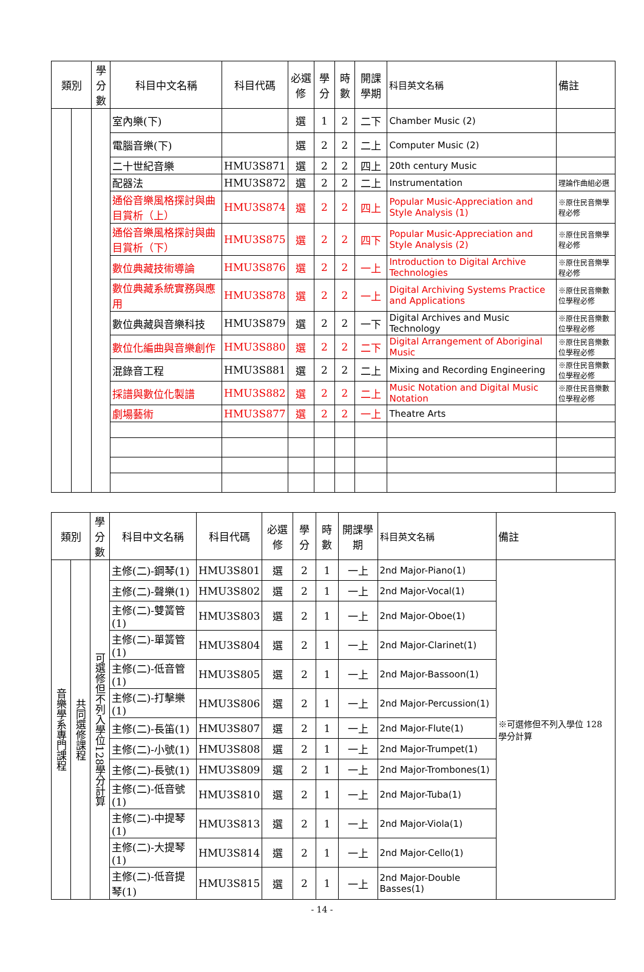| 類別 | | 學分數 | 科目中文名稱 | 科目代碼 | 必選修 | 學分 | 時數 | 開課學期 | 科目英文名稱 | 備註 |
| --- | --- | --- | --- | --- | --- | --- | --- | --- | --- | --- |
| | | | 室內樂(下) | | 選 | 1 | 2 | 二下 | Chamber Music (2) | |
| | | | 電腦音樂(下) | | 選 | 2 | 2 | 二上 | Computer Music (2) | |
| | | | 二十世紀音樂 | HMU3S871 | 選 | 2 | 2 | 四上 | 20th century Music | |
| | | | 配器法 | HMU3S872 | 選 | 2 | 2 | 二上 | Instrumentation | 理論作曲組必選 |
| | | | 通俗音樂風格探討與曲目賞析（上） | HMU3S874 | 選 | 2 | 2 | 四上 | Popular Music-Appreciation and Style Analysis (1) | ※原住民音樂學程必修 |
| | | | 通俗音樂風格探討與曲目賞析（下） | HMU3S875 | 選 | 2 | 2 | 四下 | Popular Music-Appreciation and Style Analysis (2) | ※原住民音樂學程必修 |
| | | | 數位典藏技術導論 | HMU3S876 | 選 | 2 | 2 | 一上 | Introduction to Digital Archive Technologies | ※原住民音樂學程必修 |
| | | | 數位典藏系統實務與應用 | HMU3S878 | 選 | 2 | 2 | 一上 | Digital Archiving Systems Practice and Applications | ※原住民音樂數位學程必修 |
| | | | 數位典藏與音樂科技 | HMU3S879 | 選 | 2 | 2 | 一下 | Digital Archives and Music Technology | ※原住民音樂數位學程必修 |
| | | | 數位化編曲與音樂創作 | HMU3S880 | 選 | 2 | 2 | 二下 | Digital Arrangement of Aboriginal Music | ※原住民音樂數位學程必修 |
| | | | 混錄音工程 | HMU3S881 | 選 | 2 | 2 | 二上 | Mixing and Recording Engineering | ※原住民音樂數位學程必修 |
| | | | 採譜與數位化製譜 | HMU3S882 | 選 | 2 | 2 | 二上 | Music Notation and Digital Music Notation | ※原住民音樂數位學程必修 |
| | | | 劇場藝術 | HMU3S877 | 選 | 2 | 2 | 一上 | Theatre Arts | |
| 類別 | | 學分數 | 科目中文名稱 | 科目代碼 | 必選修 | 學分 | 時數 | 開課學期 | 科目英文名稱 | 備註 |
| --- | --- | --- | --- | --- | --- | --- | --- | --- | --- | --- |
| 音樂學系專門課程 | 共同選修課程 | 可選修但不列入學位128學分計算 | 主修(二)-鋼琴(1) | HMU3S801 | 選 | 2 | 1 | 一上 | 2nd Major-Piano(1) | ※可選修但不列入學位 128 學分計算 |
| | | | 主修(二)-聲樂(1) | HMU3S802 | 選 | 2 | 1 | 一上 | 2nd Major-Vocal(1) | |
| | | | 主修(二)-雙簧管(1) | HMU3S803 | 選 | 2 | 1 | 一上 | 2nd Major-Oboe(1) | |
| | | | 主修(二)-單簧管(1) | HMU3S804 | 選 | 2 | 1 | 一上 | 2nd Major-Clarinet(1) | |
| | | | 主修(二)-低音管(1) | HMU3S805 | 選 | 2 | 1 | 一上 | 2nd Major-Bassoon(1) | |
| | | | 主修(二)-打擊樂(1) | HMU3S806 | 選 | 2 | 1 | 一上 | 2nd Major-Percussion(1) | |
| | | | 主修(二)-長笛(1) | HMU3S807 | 選 | 2 | 1 | 一上 | 2nd Major-Flute(1) | |
| | | | 主修(二)-小號(1) | HMU3S808 | 選 | 2 | 1 | 一上 | 2nd Major-Trumpet(1) | |
| | | | 主修(二)-長號(1) | HMU3S809 | 選 | 2 | 1 | 一上 | 2nd Major-Trombones(1) | |
| | | | 主修(二)-低音號(1) | HMU3S810 | 選 | 2 | 1 | 一上 | 2nd Major-Tuba(1) | |
| | | | 主修(二)-中提琴(1) | HMU3S813 | 選 | 2 | 1 | 一上 | 2nd Major-Viola(1) | |
| | | | 主修(二)-大提琴(1) | HMU3S814 | 選 | 2 | 1 | 一上 | 2nd Major-Cello(1) | |
| | | | 主修(二)-低音提琴(1) | HMU3S815 | 選 | 2 | 1 | 一上 | 2nd Major-Double Basses(1) | |
- 14 -